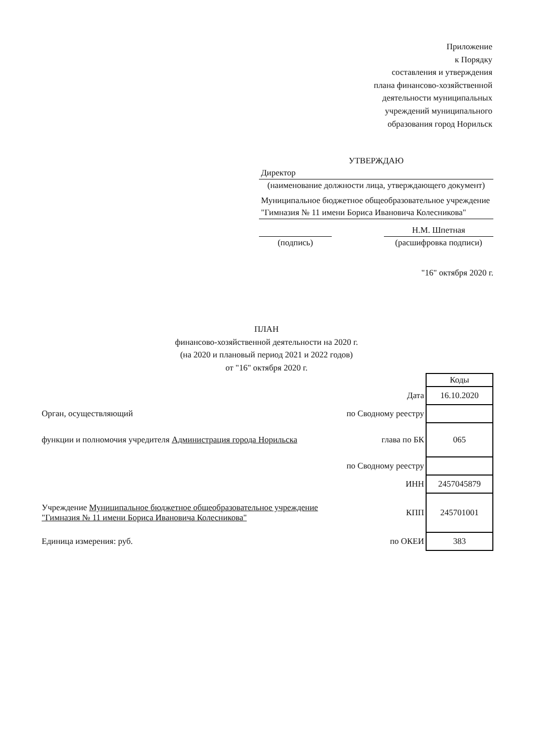Приложение
к Порядку
составления и утверждения
плана финансово-хозяйственной
деятельности муниципальных
учреждений муниципального
образования город Норильск
УТВЕРЖДАЮ
Директор
(наименование должности лица, утверждающего документ)
Муниципальное бюджетное общеобразовательное учреждение "Гимназия № 11 имени Бориса Ивановича Колесникова"
Н.М. Шпетная
(подпись) (расшифровка подписи)
"16" октября 2020 г.
ПЛАН
финансово-хозяйственной деятельности на 2020 г.
(на 2020 и плановый период 2021 и 2022 годов)
от "16" октября 2020 г.
| | | Коды |
| | Дата | 16.10.2020 |
| Орган, осуществляющий | по Сводному реестру | |
| функции и полномочия учредителя Администрация города Норильска | глава по БК | 065 |
| | по Сводному реестру | |
| | ИНН | 2457045879 |
| Учреждение Муниципальное бюджетное общеобразовательное учреждение "Гимназия № 11 имени Бориса Ивановича Колесникова" | КПП | 245701001 |
| Единица измерения: руб. | по ОКЕИ | 383 |